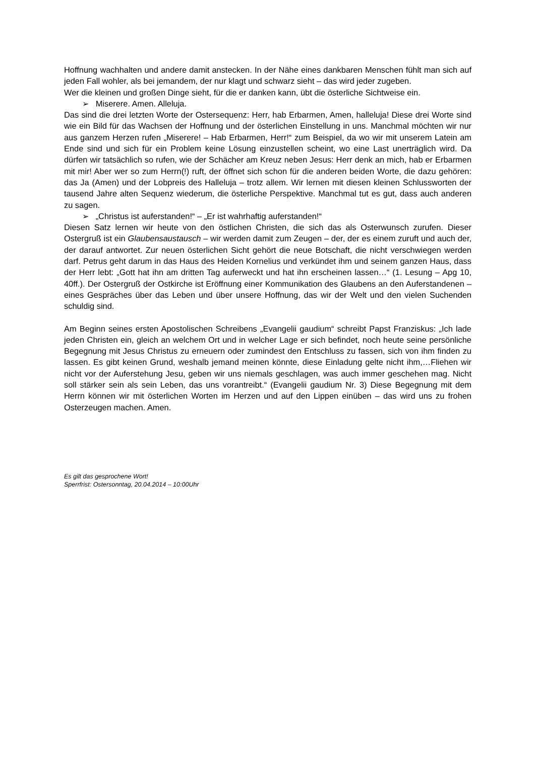Hoffnung wachhalten und andere damit anstecken. In der Nähe eines dankbaren Menschen fühlt man sich auf jeden Fall wohler, als bei jemandem, der nur klagt und schwarz sieht – das wird jeder zugeben.
Wer die kleinen und großen Dinge sieht, für die er danken kann, übt die österliche Sichtweise ein.
➢ Miserere. Amen. Alleluja.
Das sind die drei letzten Worte der Ostersequenz: Herr, hab Erbarmen, Amen, halleluja! Diese drei Worte sind wie ein Bild für das Wachsen der Hoffnung und der österlichen Einstellung in uns. Manchmal möchten wir nur aus ganzem Herzen rufen „Miserere! – Hab Erbarmen, Herr!“ zum Beispiel, da wo wir mit unserem Latein am Ende sind und sich für ein Problem keine Lösung einzustellen scheint, wo eine Last unerträglich wird. Da dürfen wir tatsächlich so rufen, wie der Schächer am Kreuz neben Jesus: Herr denk an mich, hab er Erbarmen mit mir! Aber wer so zum Herrn(!) ruft, der öffnet sich schon für die anderen beiden Worte, die dazu gehören: das Ja (Amen) und der Lobpreis des Halleluja – trotz allem. Wir lernen mit diesen kleinen Schlussworten der tausend Jahre alten Sequenz wiederum, die österliche Perspektive. Manchmal tut es gut, dass auch anderen zu sagen.
➢ „Christus ist auferstanden!“ – „Er ist wahrhaftig auferstanden!“
Diesen Satz lernen wir heute von den östlichen Christen, die sich das als Osterwunsch zurufen. Dieser Ostergruß ist ein Glaubensaustausch – wir werden damit zum Zeugen – der, der es einem zuruft und auch der, der darauf antwortet. Zur neuen österlichen Sicht gehört die neue Botschaft, die nicht verschwiegen werden darf. Petrus geht darum in das Haus des Heiden Kornelius und verkündet ihm und seinem ganzen Haus, dass der Herr lebt: „Gott hat ihn am dritten Tag auferweckt und hat ihn erscheinen lassen…“ (1. Lesung – Apg 10, 40ff.). Der Ostergruß der Ostkirche ist Eröffnung einer Kommunikation des Glaubens an den Auferstandenen – eines Gespräches über das Leben und über unsere Hoffnung, das wir der Welt und den vielen Suchenden schuldig sind.
Am Beginn seines ersten Apostolischen Schreibens „Evangelii gaudium“ schreibt Papst Franziskus: „Ich lade jeden Christen ein, gleich an welchem Ort und in welcher Lage er sich befindet, noch heute seine persönliche Begegnung mit Jesus Christus zu erneuern oder zumindest den Entschluss zu fassen, sich von ihm finden zu lassen. Es gibt keinen Grund, weshalb jemand meinen könnte, diese Einladung gelte nicht ihm,…Fliehen wir nicht vor der Auferstehung Jesu, geben wir uns niemals geschlagen, was auch immer geschehen mag. Nicht soll stärker sein als sein Leben, das uns vorantreibt.“ (Evangelii gaudium Nr. 3) Diese Begegnung mit dem Herrn können wir mit österlichen Worten im Herzen und auf den Lippen einüben – das wird uns zu frohen Osterzeugen machen. Amen.
Es gilt das gesprochene Wort!
Sperrfrist: Ostersonntag, 20.04.2014 – 10:00Uhr